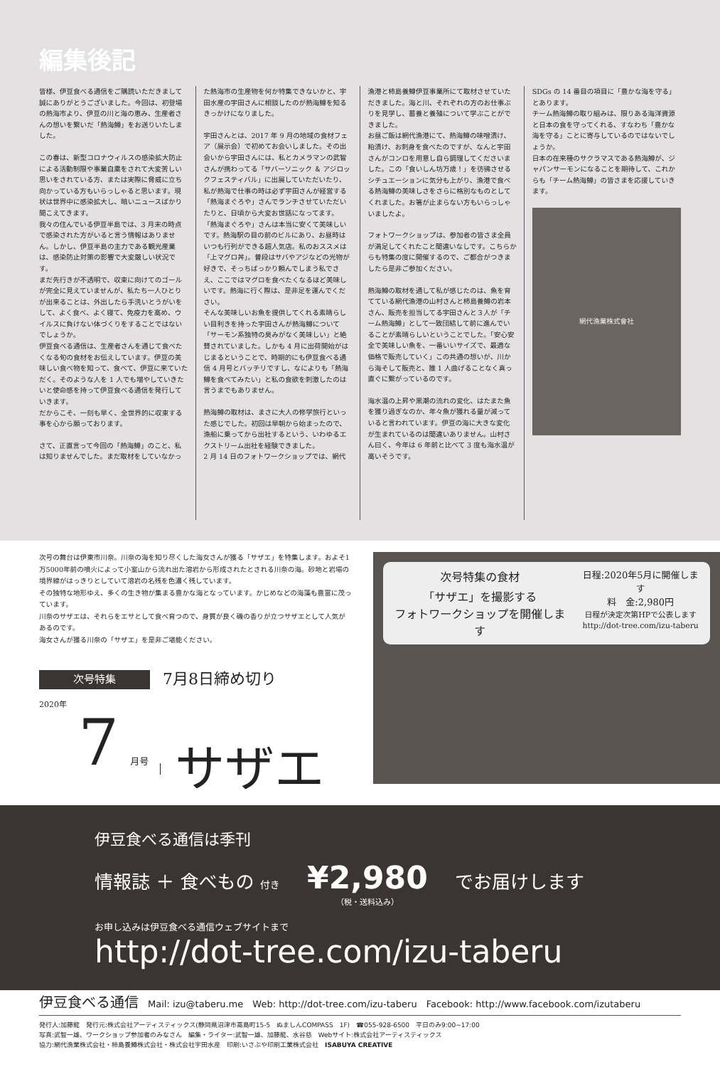編集後記
皆様、伊豆食べる通信をご購読いただきまして誠にありがとうございました。今回は、初登場の熱海市より、伊豆の川と海の恵み、生産者さんの想いを繋いだ「熱海鱒」をお送りいたしました。
この春は、新型コロナウィルスの感染拡大防止による活動制限や事業自粛をされて大変苦しい思いをされている方、または実際に脅威に立ち向かっている方もいらっしゃると思います。現状は世界中に感染拡大し、暗いニュースばかり聞こえてきます。
我々の住んでいる伊豆半島では、3 月末の時点で感染された方がいると言う情報はありません。しかし、伊豆半島の主力である観光産業は、感染防止対策の影響で大変厳しい状況です。
まだ先行きが不透明で、収束に向けてのゴールが完全に見えていませんが、私たち一人ひとりが出来ることは、外出したら手洗いとうがいをして、よく食べ、よく寝て、免疫力を高め、ウイルスに負けない体づくりをすることではないでしょうか。
伊豆食べる通信は、生産者さんを通じて食べたくなる旬の食材をお伝えしています。伊豆の美味しい食べ物を知って、食べて、伊豆に来ていただく。そのような人を 1 人でも増やしていきたいと使命感を持って伊豆食べる通信を発行していきます。
だからこそ、一刻も早く、全世界的に収束する事を心から願っております。
さて、正直言って今回の「熱海鱒」のこと、私は知りませんでした。まだ取材をしていなかった熱海市の生産物を何か特集できないかと、宇田水産の宇田さんに相談したのが熱海鱒を知るきっかけになりました。
宇田さんとは、2017 年 9 月の地域の食材フェア（展示会）で初めてお会いしました。その出会いから宇田さんには、私とカメラマンの武智さんが携わってる「サバーソニック ＆ アジロックフェスティバル」に出展していただいたり、私が熱海で仕事の時は必ず宇田さんが経営する「熱海まぐろや」さんでランチさせていただいたりと、日頃から大変お世話になってます。
「熱海まぐろや」さんは本当に安くて美味しいです。熱海駅の目の前のビルにあり、お昼時はいつも行列ができる超人気店。私のおススメは「上マグロ丼」。普段はサバやアジなどの光物が好きで、そっちばっかり頼んでしまう私でさえ、ここではマグロを食べたくなるほど美味しいです。熱海に行く際は、是非足を運んでください。
そんな美味しいお魚を提供してくれる素晴らしい目利きを持った宇田さんが熱海鱒について「サーモン系独特の臭みがなく美味しい」と絶賛されていました。しかも 4 月に出荷開始がはじまるということで、時期的にも伊豆食べる通信 4 月号とバッチリですし、なによりも「熱海鱒を食べてみたい」と私の食欲を刺激したのは言うまでもありません。
熱海鱒の取材は、まさに大人の修学旅行といった感じでした。初回は早朝から始まったので、漁船に乗ってから出社するという、いわゆるエクストリーム出社を経験できました。
2 月 14 日のフォトワークショップでは、網代漁港と柿島養鱒伊豆事業所にて取材させていただきました。海と川、それぞれの方のお仕事ぶりを見学し、蓄養と養殖について学ぶことができました。
お昼ご飯は網代漁港にて、熱海鱒の味噌漬け、粕漬け、お刺身を食べたのですが、なんと宇田さんがコンロを用意し自ら調理してくださいました。この「食いしん坊万歳！」を彷彿させるシチュエーションに気分も上がり、漁港で食べる熱海鱒の美味しさをさらに格別なものとしてくれました。お箸が止まらない方もいらっしゃいましたよ。
フォトワークショップは、参加者の皆さま全員が満足してくれたこと間違いなしです。こちらからも特集の度に開催するので、ご都合がつきましたら是非ご参加ください。
熱海鱒の取材を通して私が感じたのは、魚を育てている網代漁港の山村さんと柿島養鱒の岩本さん、販売を担当してる宇田さんと３人が「チーム熱海鱒」として一致団結して前に進んでいることが素晴らしいということでした。「安心安全で美味しい魚を、一番いいサイズで、最適な価格で販売していく」この共通の想いが、川から海そして販売と、誰 1 人曲げることなく真っ直ぐに繋がっているのです。
海水温の上昇や黒潮の流れの変化、はたまた魚を獲り過ぎなのか、年々魚が獲れる量が減っていると言われています。伊豆の海に大きな変化が生まれているのは間違いありません。山村さん曰く、今年は 6 年前と比べて 3 度も海水温が高いそうです。
SDGs の 14 番目の項目に「豊かな海を守る」とあります。
チーム熱海鱒の取り組みは、限りある海洋資源と日本の食を守ってくれる、すなわち「豊かな海を守る」ことに寄与しているのではないでしょうか。
日本の在来種のサクラマスである熱海鱒が、ジャパンサーモンになることを期待して、これからも「チーム熱海鱒」の皆さまを応援していきます。
網代漁業株式會社
次号の舞台は伊東市川奈。川奈の海を知り尽くした海女さんが獲る「サザエ」を特集します。およそ1万5000年前の噴火によって小室山から流れ出た溶岩から形成されたとされる川奈の海。砂地と岩場の境界線がはっきりとしていて溶岩の名残を色濃く残しています。
その独特な地形ゆえ、多くの生き物が集まる豊かな海となっています。かじめなどの海藻も豊富に茂っています。
川奈のサザエは、それらをエサとして食べ育つので、身質が良く磯の香りが立つサザエとして人気があるのです。
海女さんが獲る川奈の「サザエ」を是非ご堪能ください。
次号特集 7月8日締め切り
2020年
7 月号 サザエ
次号特集の食材
「サザエ」を撮影する
フォトワークショップを開催します
日程:2020年5月に開催します
料　金:2,980円
日程が決定次第HPで公表します
http://dot-tree.com/izu-taberu
伊豆食べる通信は季刊
情報誌 ＋ 食べもの 付き ¥2,980 でお届けします
（税・送料込み）
お申し込みは伊豆食べる通信ウェブサイトまで
http://dot-tree.com/izu-taberu
伊豆食べる通信　Mail: izu@taberu.me　Web: http://dot-tree.com/izu-taberu　Facebook: http://www.facebook.com/izutaberu
発行人:加藤龍　発行元:株式会社アーティスティックス(静岡県沼津市高島町15-5　ぬましんCOMPASS　1F)　☎055-928-6500　平日のみ9:00~17:00
写真:武智一雄、ワークショップ参加者のみなさん　編集・ライター:武智一雄、加藤龍、水谷慈　Webサイト:株式会社アーティスティックス
協力:網代漁業株式会社・柿島養鱒株式会社・株式会社宇田水産　印刷:いさぶや印刷工業株式会社　ISABUYA CREATIVE